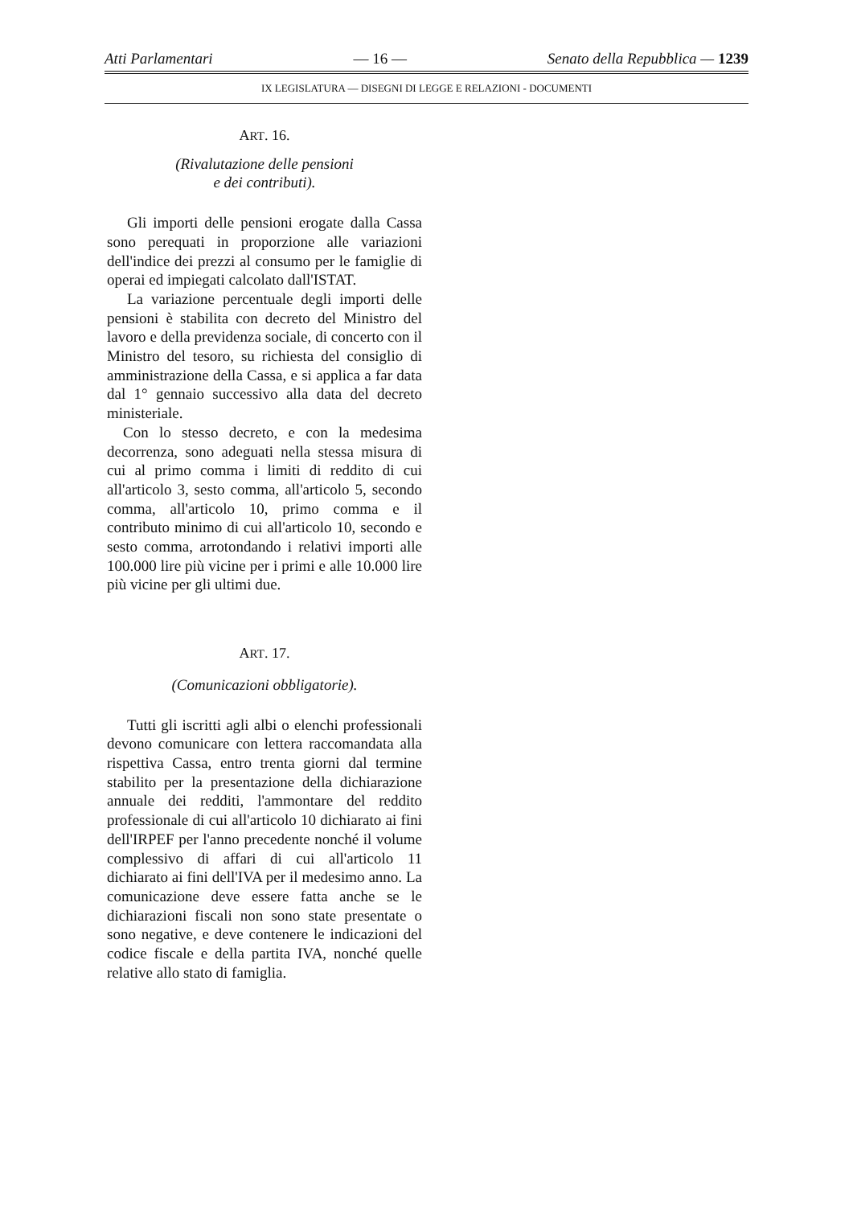Atti Parlamentari — 16 — Senato della Repubblica — 1239
IX LEGISLATURA — DISEGNI DI LEGGE E RELAZIONI - DOCUMENTI
ART. 16.
(Rivalutazione delle pensioni
e dei contributi).
Gli importi delle pensioni erogate dalla Cassa sono perequati in proporzione alle variazioni dell'indice dei prezzi al consumo per le famiglie di operai ed impiegati calcolato dall'ISTAT.
La variazione percentuale degli importi delle pensioni è stabilita con decreto del Ministro del lavoro e della previdenza sociale, di concerto con il Ministro del tesoro, su richiesta del consiglio di amministrazione della Cassa, e si applica a far data dal 1° gennaio successivo alla data del decreto ministeriale.
Con lo stesso decreto, e con la medesima decorrenza, sono adeguati nella stessa misura di cui al primo comma i limiti di reddito di cui all'articolo 3, sesto comma, all'articolo 5, secondo comma, all'articolo 10, primo comma e il contributo minimo di cui all'articolo 10, secondo e sesto comma, arrotondando i relativi importi alle 100.000 lire più vicine per i primi e alle 10.000 lire più vicine per gli ultimi due.
ART. 17.
(Comunicazioni obbligatorie).
Tutti gli iscritti agli albi o elenchi professionali devono comunicare con lettera raccomandata alla rispettiva Cassa, entro trenta giorni dal termine stabilito per la presentazione della dichiarazione annuale dei redditi, l'ammontare del reddito professionale di cui all'articolo 10 dichiarato ai fini dell'IRPEF per l'anno precedente nonché il volume complessivo di affari di cui all'articolo 11 dichiarato ai fini dell'IVA per il medesimo anno. La comunicazione deve essere fatta anche se le dichiarazioni fiscali non sono state presentate o sono negative, e deve contenere le indicazioni del codice fiscale e della partita IVA, nonché quelle relative allo stato di famiglia.